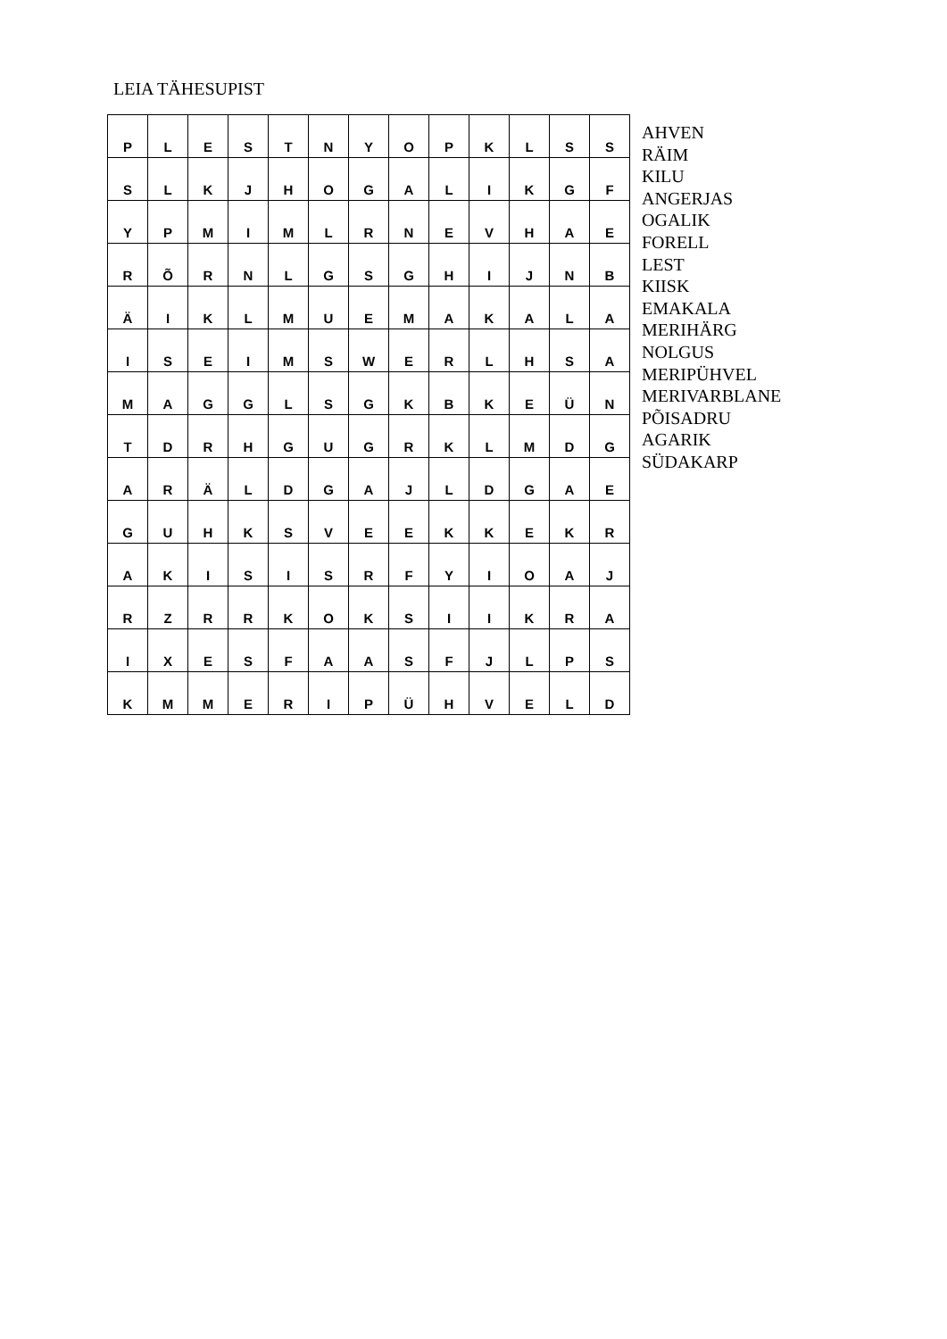LEIA TÄHESUPIST
| P | L | E | S | T | N | Y | O | P | K | L | S | S |
| S | L | K | J | H | O | G | A | L | I | K | G | F |
| Y | P | M | I | M | L | R | N | E | V | H | A | E |
| R | Õ | R | N | L | G | S | G | H | I | J | N | B |
| Ä | I | K | L | M | U | E | M | A | K | A | L | A |
| I | S | E | I | M | S | W | E | R | L | H | S | A |
| M | A | G | G | L | S | G | K | B | K | E | Ü | N |
| T | D | R | H | G | U | G | R | K | L | M | D | G |
| A | R | Ä | L | D | G | A | J | L | D | G | A | E |
| G | U | H | K | S | V | E | E | K | K | E | K | R |
| A | K | I | S | I | S | R | F | Y | I | O | A | J |
| R | Z | R | R | K | O | K | S | I | I | K | R | A |
| I | X | E | S | F | A | A | S | F | J | L | P | S |
| K | M | M | E | R | I | P | Ü | H | V | E | L | D |
AHVEN
RÄIM
KILU
ANGERJAS
OGALIK
FORELL
LEST
KIISK
EMAKALA
MERIHÄRG
NOLGUS
MERIPÜHVEL
MERIVARBLANE
PÕISADRU
AGARIK
SÜDAKARP